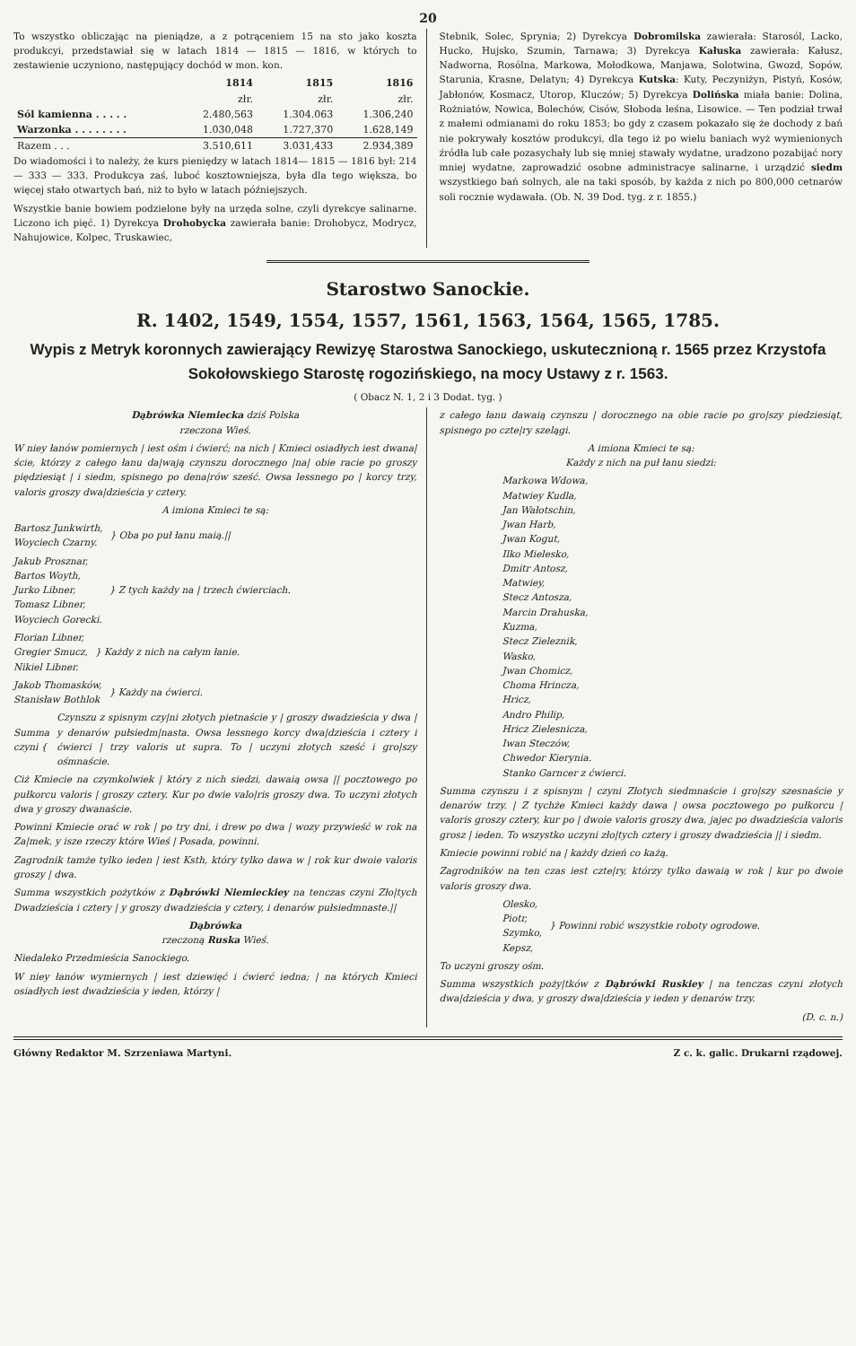20
To wszystko obliczając na pieniądze, a z potrąceniem 15 na sto jako koszta produkcyi, przedstawiał się w latach 1814 — 1815 — 1816, w których to zestawienie uczyniono, następujący dochód w mon. kon.
| | 1814 | 1815 | 1816 |
| --- | --- | --- | --- |
| | złr. | złr. | złr. |
| Sól kamienna . . . . . | 2.480,563 | 1.304.063 | 1.306,240 |
| Warzonka . . . . . . . . | 1.030,048 | 1.727,370 | 1.628,149 |
| Razem . . . | 3.510,611 | 3.031,433 | 2.934,389 |
Do wiadomości i to należy, że kurs pieniędzy w latach 1814— 1815 — 1816 był: 214 — 333 — 333. Produkcya zaś, luboć kosztowniejsza, była dla tego większa, bo więcej stało otwartych bań, niż to było w latach późniejszych.
Wszystkie banie bowiem podzielone były na urzęda solne, czyli dyrekcye salinarne. Liczono ich pięć. 1) Dyrekcya Drohobycka zawierała banie: Drohobycz, Modrycz, Nahujowice, Kolpec, Truskawiec,
Stebnik, Solec, Sprynia; 2) Dyrekcya Dobromilska zawierała: Starosól, Lacko, Hucko, Hujsko, Szumin, Tarnawa; 3) Dyrekcya Kałuska zawierała: Kałusz, Nadworna, Rosólna, Markowa, Mołodkowa, Manjawa, Solotwina, Gwozd, Sopów, Starunia, Krasne, Delatyn; 4) Dyrekcya Kutska: Kuty, Peczyniżyn, Pistyń, Kosów, Jabłonów, Kosmacz, Utorop, Kluczów; 5) Dyrekcya Dolińska miała banie: Dolina, Rożniatów, Nowica, Bolechów, Cisów, Słoboda leśna, Lisowice. — Ten podział trwał z małemi odmianami do roku 1853; bo gdy z czasem pokazało się że dochody z bań nie pokrywały kosztów produkcyi, dla tego iż po wielu baniach wyż wymienionych źródła lub całe pozasychały lub się mniej stawały wydatne, uradzono pozabijać nory mniej wydatne, zaprowadzić osobne administracye salinarne, i urządzić siedm wszystkiego bań solnych, ale na taki sposób, by każda z nich po 800,000 cetnarów soli rocznie wydawała. (Ob. N. 39 Dod. tyg. z r. 1855.)
Starostwo Sanockie.
R. 1402, 1549, 1554, 1557, 1561, 1563, 1564, 1565, 1785.
Wypis z Metryk koronnych zawierający Rewizyę Starostwa Sanockiego, uskutecznioną r. 1565 przez Krzystofa Sokołowskiego Starostę rogozińskiego, na mocy Ustawy z r. 1563.
( Obacz N. 1, 2 i 3 Dodat. tyg. )
Dąbrówka Niemiecka dziś Polska
rzeczona Wieś.
W niey łanów pomiernych | iest ośm i ćwierć; na nich | Kmieci osiadłych iest dwana|ście, którzy z całego łanu da|wają czynszu dorocznego |na| obie racie po groszy piędziesiąt | i siedm, spisnego po dena|rów sześć. Owsa lessnego po | korcy trzy, valoris groszy dwa|dzieścia y cztery.
A imiona Kmieci te są:
Bartosz Junkwirth,
Woyciech Czarny.
} Oba po puł łanu maią.||
Jakub Prosznar,
Bartos Woyth,
Jurko Libner,
Tomasz Libner,
Woyciech Gorecki.
} Z tych każdy na | trzech ćwierciach.
Florian Libner,
Gregier Smucz,
Nikiel Libner.
} Każdy z nich na całym łanie.
Jakob Thomasków,
Stanisław Bothlok
} Każdy na ćwierci.
Summa czyni {
Czynszu z spisnym czy|ni złotych pietnaście y | groszy dwadzieścia y dwa | y denarów pułsiedm|nasta. Owsa lessnego korcy dwa|dzieścia i cztery i ćwierci | trzy valoris ut supra. To | uczyni złotych sześć i gro|szy ośmnaście.
Ciż Kmiecie na czymkolwiek | który z nich siedzi, dawaią owsa || pocztowego po pułkorcu valoris | groszy cztery. Kur po dwie valo|ris groszy dwa. To uczyni złotych dwa y groszy dwanaście.
Powinni Kmiecie orać w rok | po try dni, i drew po dwa | wozy przywieść w rok na Za|mek, y isze rzeczy które Wieś | Posada, powinni.
Zagrodnik tamże tylko ieden | iest Ksth, który tylko dawa w | rok kur dwoie valoris groszy | dwa.
Summa wszystkich pożytków z Dąbrówki Niemieckiey na tenczas czyni Zło|tych Dwadzieścia i cztery | y groszy dwadzieścia y cztery, i denarów pułsiedmnaste.||
Dąbrówka
rzeczoną Ruska Wieś.
Niedaleko Przedmieścia Sanockiego.
W niey łanów wymiernych | iest dziewięć i ćwierć iedna; | na których Kmieci osiadłych iest dwadzieścia y ieden, którzy |
z całego łanu dawaią czynszu | dorocznego na obie racie po gro|szy piedziesiąt, spisnego po czte|ry szelągi.
A imiona Kmieci te są:
Każdy z nich na puł łanu siedzi:
Markowa Wdowa,
Matwiey Kudla,
Jan Wałotschin,
Jwan Harb,
Jwan Kogut,
Ilko Mielesko,
Dmitr Antosz,
Matwiey,
Stecz Antosza,
Marcin Drahuska,
Kuzma,
Stecz Zieleznik,
Wasko,
Jwan Chomicz,
Choma Hrincza,
Hricz,
Andro Philip,
Hricz Zielesnicza,
Iwan Steczów,
Chwedor Kierynia.
Stanko Garncer z ćwierci.
Summa czynszu i z spisnym | czyni Złotych siedmnaście i gro|szy szesnaście y denarów trzy. | Z tychże Kmieci każdy dawa | owsa pocztowego po pułkorcu | valoris groszy cztery, kur po | dwoie valoris groszy dwa, jajec po dwadzieścia valoris grosz | ieden. To wszystko uczyni zło|tych cztery i groszy dwadzieścia || i siedm.
Kmiecie powinni robić na | każdy dzień co każą.
Zagrodników na ten czas iest czte|ry, którzy tylko dawaią w rok | kur po dwoie valoris groszy dwa.
Olesko,
Piotr,
Szymko,
Kepsz,
} Powinni robić wszystkie roboty ogrodowe.
To uczyni groszy ośm.
Summa wszystkich poży|tków z Dąbrówki Ruskiey | na tenczas czyni złotych dwa|dzieścia y dwa, y groszy dwa|dzieścia y ieden y denarów trzy.
(D. c. n.)
Główny Redaktor M. Szrzeniawa Martyni. Z c. k. galic. Drukarni rządowej.